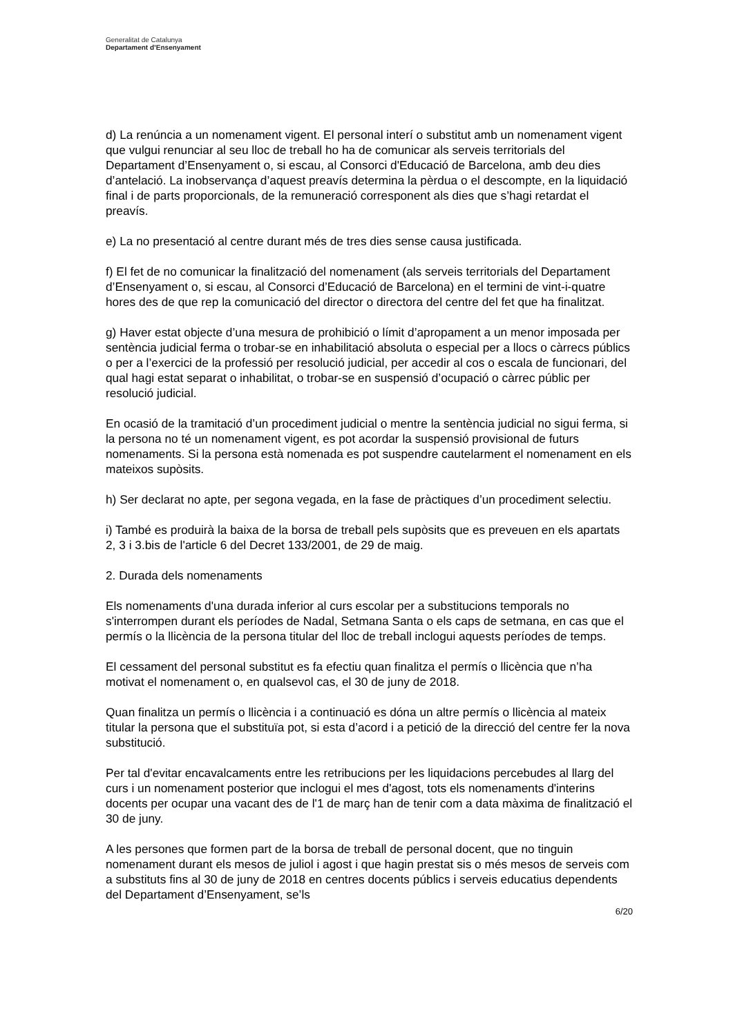Generalitat de Catalunya
Departament d’Ensenyament
d) La renúncia a un nomenament vigent. El personal interí o substitut amb un nomenament vigent que vulgui renunciar al seu lloc de treball ho ha de comunicar als serveis territorials del Departament d’Ensenyament o, si escau, al Consorci d'Educació de Barcelona, amb deu dies d’antelació. La inobservança d’aquest preavís determina la pèrdua o el descompte, en la liquidació final i de parts proporcionals, de la remuneració corresponent als dies que s’hagi retardat el preavís.
e) La no presentació al centre durant més de tres dies sense causa justificada.
f) El fet de no comunicar la finalització del nomenament (als serveis territorials del Departament d’Ensenyament o, si escau, al Consorci d’Educació de Barcelona) en el termini de vint-i-quatre hores des de que rep la comunicació del director o directora del centre del fet que ha finalitzat.
g) Haver estat objecte d’una mesura de prohibició o límit d’apropament a un menor imposada per sentència judicial ferma o trobar-se en inhabilitació absoluta o especial per a llocs o càrrecs públics o per a l’exercici de la professió per resolució judicial, per accedir al cos o escala de funcionari, del qual hagi estat separat o inhabilitat, o trobar-se en suspensió d’ocupació o càrrec públic per resolució judicial.
En ocasió de la tramitació d’un procediment judicial o mentre la sentència judicial no sigui ferma, si la persona no té un nomenament vigent, es pot acordar la suspensió provisional de futurs nomenaments. Si la persona està nomenada es pot suspendre cautelarment el nomenament en els mateixos supòsits.
h) Ser declarat no apte, per segona vegada, en la fase de pràctiques d’un procediment selectiu.
i) També es produirà la baixa de la borsa de treball pels supòsits que es preveuen en els apartats 2, 3 i 3.bis de l'article 6 del Decret 133/2001, de 29 de maig.
2. Durada dels nomenaments
Els nomenaments d'una durada inferior al curs escolar per a substitucions temporals no s'interrompen durant els períodes de Nadal, Setmana Santa o els caps de setmana, en cas que el permís o la llicència de la persona titular del lloc de treball inclogui aquests períodes de temps.
El cessament del personal substitut es fa efectiu quan finalitza el permís o llicència que n’ha motivat el nomenament o, en qualsevol cas, el 30 de juny de 2018.
Quan finalitza un permís o llicència i a continuació es dóna un altre permís o llicència al mateix titular la persona que el substituïa pot, si esta d’acord i a petició de la direcció del centre fer la nova substitució.
Per tal d'evitar encavalcaments entre les retribucions per les liquidacions percebudes al llarg del curs i un nomenament posterior que inclogui el mes d'agost, tots els nomenaments d'interins docents per ocupar una vacant des de l'1 de març han de tenir com a data màxima de finalització el 30 de juny.
A les persones que formen part de la borsa de treball de personal docent, que no tinguin nomenament durant els mesos de juliol i agost i que hagin prestat sis o més mesos de serveis com a substituts fins al 30 de juny de 2018 en centres docents públics i serveis educatius dependents del Departament d’Ensenyament, se’ls
6/20